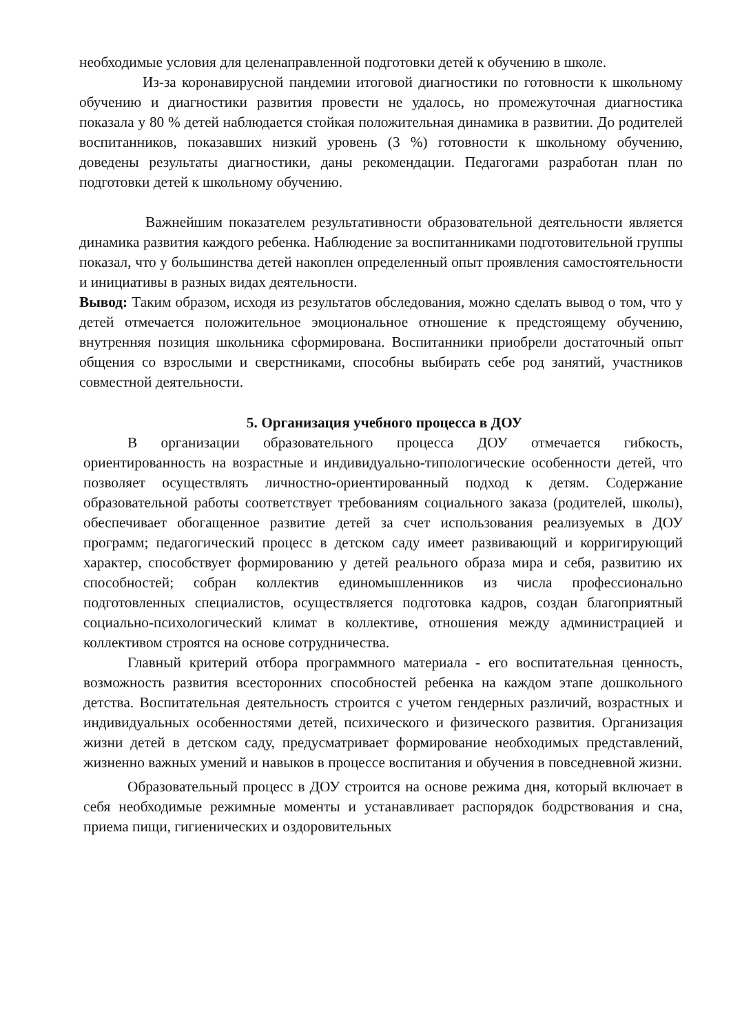необходимые условия для целенаправленной подготовки детей к обучению в школе.
Из-за коронавирусной пандемии итоговой диагностики по готовности к школьному обучению и диагностики развития провести не удалось, но промежуточная диагностика показала у 80 % детей наблюдается стойкая положительная динамика в развитии. До родителей воспитанников, показавших низкий уровень (3 %) готовности к школьному обучению, доведены результаты диагностики, даны рекомендации. Педагогами разработан план по подготовки детей к школьному обучению.
Важнейшим показателем результативности образовательной деятельности является динамика развития каждого ребенка. Наблюдение за воспитанниками подготовительной группы показал, что у большинства детей накоплен определенный опыт проявления самостоятельности и инициативы в разных видах деятельности.
Вывод: Таким образом, исходя из результатов обследования, можно сделать вывод о том, что у детей отмечается положительное эмоциональное отношение к предстоящему обучению, внутренняя позиция школьника сформирована. Воспитанники приобрели достаточный опыт общения со взрослыми и сверстниками, способны выбирать себе род занятий, участников совместной деятельности.
5. Организация учебного процесса в ДОУ
В организации образовательного процесса ДОУ отмечается гибкость, ориентированность на возрастные и индивидуально-типологические особенности детей, что позволяет осуществлять личностно-ориентированный подход к детям. Содержание образовательной работы соответствует требованиям социального заказа (родителей, школы), обеспечивает обогащенное развитие детей за счет использования реализуемых в ДОУ программ; педагогический процесс в детском саду имеет развивающий и корригирующий характер, способствует формированию у детей реального образа мира и себя, развитию их способностей; собран коллектив единомышленников из числа профессионально подготовленных специалистов, осуществляется подготовка кадров, создан благоприятный социально-психологический климат в коллективе, отношения между администрацией и коллективом строятся на основе сотрудничества.
Главный критерий отбора программного материала - его воспитательная ценность, возможность развития всесторонних способностей ребенка на каждом этапе дошкольного детства. Воспитательная деятельность строится с учетом гендерных различий, возрастных и индивидуальных особенностями детей, психического и физического развития. Организация жизни детей в детском саду, предусматривает формирование необходимых представлений, жизненно важных умений и навыков в процессе воспитания и обучения в повседневной жизни.
Образовательный процесс в ДОУ строится на основе режима дня, который включает в себя необходимые режимные моменты и устанавливает распорядок бодрствования и сна, приема пищи, гигиенических и оздоровительных